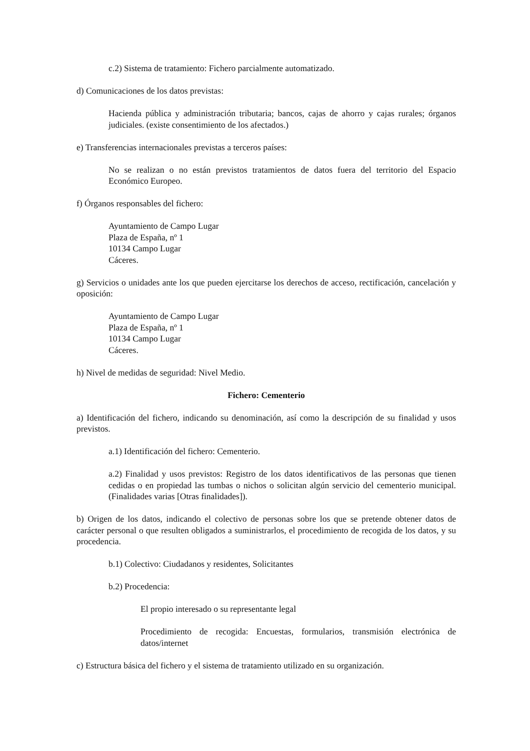c.2) Sistema de tratamiento: Fichero parcialmente automatizado.
d) Comunicaciones de los datos previstas:
Hacienda pública y administración tributaria; bancos, cajas de ahorro y cajas rurales; órganos judiciales. (existe consentimiento de los afectados.)
e) Transferencias internacionales previstas a terceros países:
No se realizan o no están previstos tratamientos de datos fuera del territorio del Espacio Económico Europeo.
f) Órganos responsables del fichero:
Ayuntamiento de Campo Lugar
Plaza de España, nº 1
10134 Campo Lugar
Cáceres.
g) Servicios o unidades ante los que pueden ejercitarse los derechos de acceso, rectificación, cancelación y oposición:
Ayuntamiento de Campo Lugar
Plaza de España, nº 1
10134 Campo Lugar
Cáceres.
h) Nivel de medidas de seguridad: Nivel Medio.
Fichero: Cementerio
a) Identificación del fichero, indicando su denominación, así como la descripción de su finalidad y usos previstos.
a.1) Identificación del fichero: Cementerio.
a.2) Finalidad y usos previstos: Registro de los datos identificativos de las personas que tienen cedidas o en propiedad las tumbas o nichos o solicitan algún servicio del cementerio municipal.(Finalidades varias [Otras finalidades]).
b) Origen de los datos, indicando el colectivo de personas sobre los que se pretende obtener datos de carácter personal o que resulten obligados a suministrarlos, el procedimiento de recogida de los datos, y su procedencia.
b.1) Colectivo: Ciudadanos y residentes, Solicitantes
b.2) Procedencia:
El propio interesado o su representante legal
Procedimiento de recogida: Encuestas, formularios, transmisión electrónica de datos/internet
c) Estructura básica del fichero y el sistema de tratamiento utilizado en su organización.